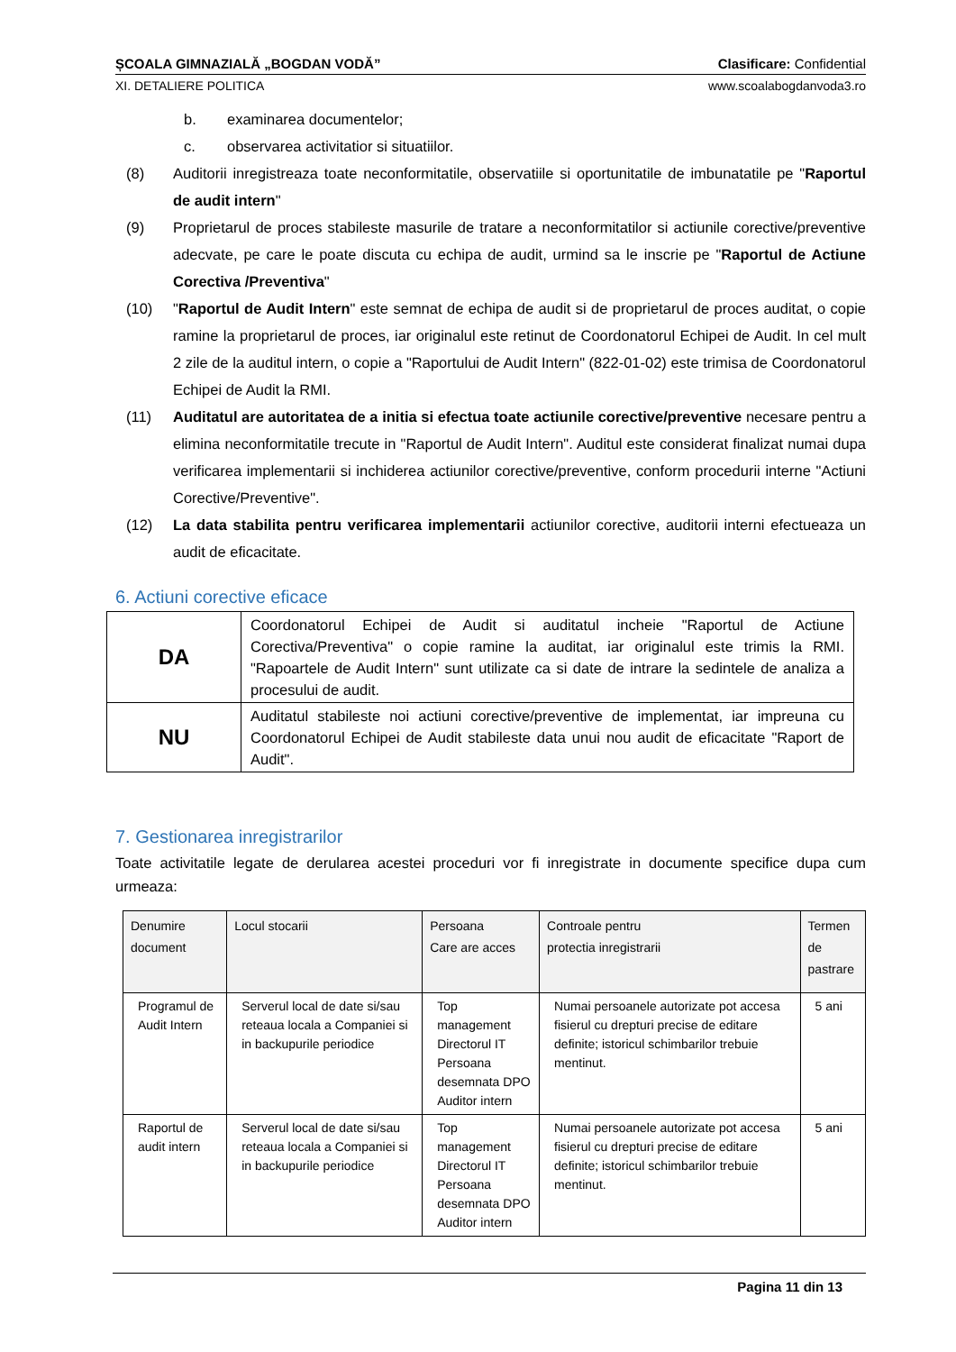ȘCOALA GIMNAZIALĂ „BOGDAN VODĂ” Clasificare: Confidential
XI. DETALIERE POLITICA www.scoalabogdanvoda3.ro
b. examinarea documentelor;
c. observarea activitatior si situatiilor.
(8) Auditorii inregistreaza toate neconformitatile, observatiile si oportunitatile de imbunatatile pe "Raportul de audit intern"
(9) Proprietarul de proces stabileste masurile de tratare a neconformitatilor si actiunile corective/preventive adecvate, pe care le poate discuta cu echipa de audit, urmind sa le inscrie pe "Raportul de Actiune Corectiva /Preventiva"
(10) "Raportul de Audit Intern" este semnat de echipa de audit si de proprietarul de proces auditat, o copie ramine la proprietarul de proces, iar originalul este retinut de Coordonatorul Echipei de Audit. In cel mult 2 zile de la auditul intern, o copie a "Raportului de Audit Intern" (822-01-02) este trimisa de Coordonatorul Echipei de Audit la RMI.
(11) Auditatul are autoritatea de a initia si efectua toate actiunile corective/preventive necesare pentru a elimina neconformitatile trecute in "Raportul de Audit Intern". Auditul este considerat finalizat numai dupa verificarea implementarii si inchiderea actiunilor corective/preventive, conform procedurii interne "Actiuni Corective/Preventive".
(12) La data stabilita pentru verificarea implementarii actiunilor corective, auditorii interni efectueaza un audit de eficacitate.
6. Actiuni corective eficace
| DA | Coordonatorul Echipei de Audit si auditatul incheie "Raportul de Actiune Corectiva/Preventiva" o copie ramine la auditat, iar originalul este trimis la RMI. "Rapoartele de Audit Intern" sunt utilizate ca si date de intrare la sedintele de analiza a procesului de audit. |
| NU | Auditatul stabileste noi actiuni corective/preventive de implementat, iar impreuna cu Coordonatorul Echipei de Audit stabileste data unui nou audit de eficacitate "Raport de Audit". |
7. Gestionarea inregistrarilor
Toate activitatile legate de derularea acestei proceduri vor fi inregistrate in documente specifice dupa cum urmeaza:
| Denumire document | Locul stocarii | Persoana Care are acces | Controale pentru protectia inregistrarii | Termen de pastrare |
| --- | --- | --- | --- | --- |
| Programul de Audit Intern | Serverul local de date si/sau reteaua locala a Companiei si in backupurile periodice | Top management Directorul IT Persoana desemnata DPO Auditor intern | Numai persoanele autorizate pot accesa fisierul cu drepturi precise de editare definite; istoricul schimbarilor trebuie mentinut. | 5 ani |
| Raportul de audit intern | Serverul local de date si/sau reteaua locala a Companiei si in backupurile periodice | Top management Directorul IT Persoana desemnata DPO Auditor intern | Numai persoanele autorizate pot accesa fisierul cu drepturi precise de editare definite; istoricul schimbarilor trebuie mentinut. | 5 ani |
Pagina 11 din 13